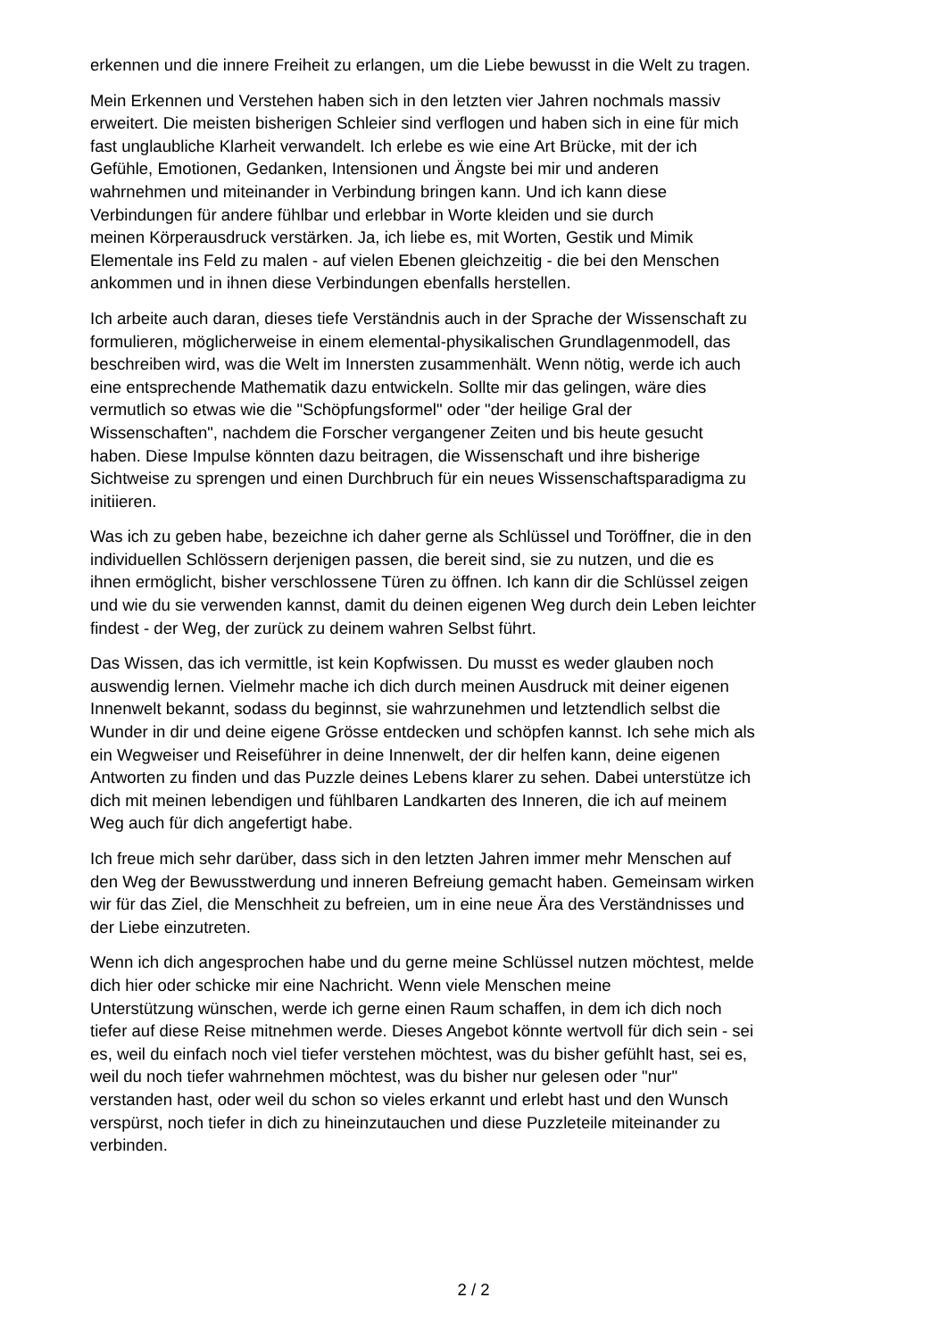erkennen und die innere Freiheit zu erlangen, um die Liebe bewusst in die Welt zu tragen.
Mein Erkennen und Verstehen haben sich in den letzten vier Jahren nochmals massiv
erweitert. Die meisten bisherigen Schleier sind verflogen und haben sich in eine für mich
fast unglaubliche Klarheit verwandelt. Ich erlebe es wie eine Art Brücke, mit der ich
Gefühle, Emotionen, Gedanken, Intensionen und Ängste bei mir und anderen
wahrnehmen und miteinander in Verbindung bringen kann. Und ich kann diese
Verbindungen für andere fühlbar und erlebbar in Worte kleiden und sie durch
meinen Körperausdruck verstärken. Ja, ich liebe es, mit Worten, Gestik und Mimik
Elementale ins Feld zu malen - auf vielen Ebenen gleichzeitig - die bei den Menschen
ankommen und in ihnen diese Verbindungen ebenfalls herstellen.
Ich arbeite auch daran, dieses tiefe Verständnis auch in der Sprache der Wissenschaft zu
formulieren, möglicherweise in einem elemental-physikalischen Grundlagenmodell, das
beschreiben wird, was die Welt im Innersten zusammenhält. Wenn nötig, werde ich auch
eine entsprechende Mathematik dazu entwickeln. Sollte mir das gelingen, wäre dies
vermutlich so etwas wie die "Schöpfungsformel" oder "der heilige Gral der
Wissenschaften", nachdem die Forscher vergangener Zeiten und bis heute gesucht
haben. Diese Impulse könnten dazu beitragen, die Wissenschaft und ihre bisherige
Sichtweise zu sprengen und einen Durchbruch für ein neues Wissenschaftsparadigma zu
initiieren.
Was ich zu geben habe, bezeichne ich daher gerne als Schlüssel und Toröffner, die in den
individuellen Schlössern derjenigen passen, die bereit sind, sie zu nutzen, und die es
ihnen ermöglicht, bisher verschlossene Türen zu öffnen. Ich kann dir die Schlüssel zeigen
und wie du sie verwenden kannst, damit du deinen eigenen Weg durch dein Leben leichter
findest - der Weg, der zurück zu deinem wahren Selbst führt.
Das Wissen, das ich vermittle, ist kein Kopfwissen. Du musst es weder glauben noch
auswendig lernen. Vielmehr mache ich dich durch meinen Ausdruck mit deiner eigenen
Innenwelt bekannt, sodass du beginnst, sie wahrzunehmen und letztendlich selbst die
Wunder in dir und deine eigene Grösse entdecken und schöpfen kannst. Ich sehe mich als
ein Wegweiser und Reiseführer in deine Innenwelt, der dir helfen kann, deine eigenen
Antworten zu finden und das Puzzle deines Lebens klarer zu sehen. Dabei unterstütze ich
dich mit meinen lebendigen und fühlbaren Landkarten des Inneren, die ich auf meinem
Weg auch für dich angefertigt habe.
Ich freue mich sehr darüber, dass sich in den letzten Jahren immer mehr Menschen auf
den Weg der Bewusstwerdung und inneren Befreiung gemacht haben. Gemeinsam wirken
wir für das Ziel, die Menschheit zu befreien, um in eine neue Ära des Verständnisses und
der Liebe einzutreten.
Wenn ich dich angesprochen habe und du gerne meine Schlüssel nutzen möchtest, melde
dich hier oder schicke mir eine Nachricht. Wenn viele Menschen meine
Unterstützung wünschen, werde ich gerne einen Raum schaffen, in dem ich dich noch
tiefer auf diese Reise mitnehmen werde. Dieses Angebot könnte wertvoll für dich sein - sei
es, weil du einfach noch viel tiefer verstehen möchtest, was du bisher gefühlt hast, sei es,
weil du noch tiefer wahrnehmen möchtest, was du bisher nur gelesen oder "nur"
verstanden hast, oder weil du schon so vieles erkannt und erlebt hast und den Wunsch
verspürst, noch tiefer in dich zu hineinzutauchen und diese Puzzleteile miteinander zu
verbinden.
2 / 2